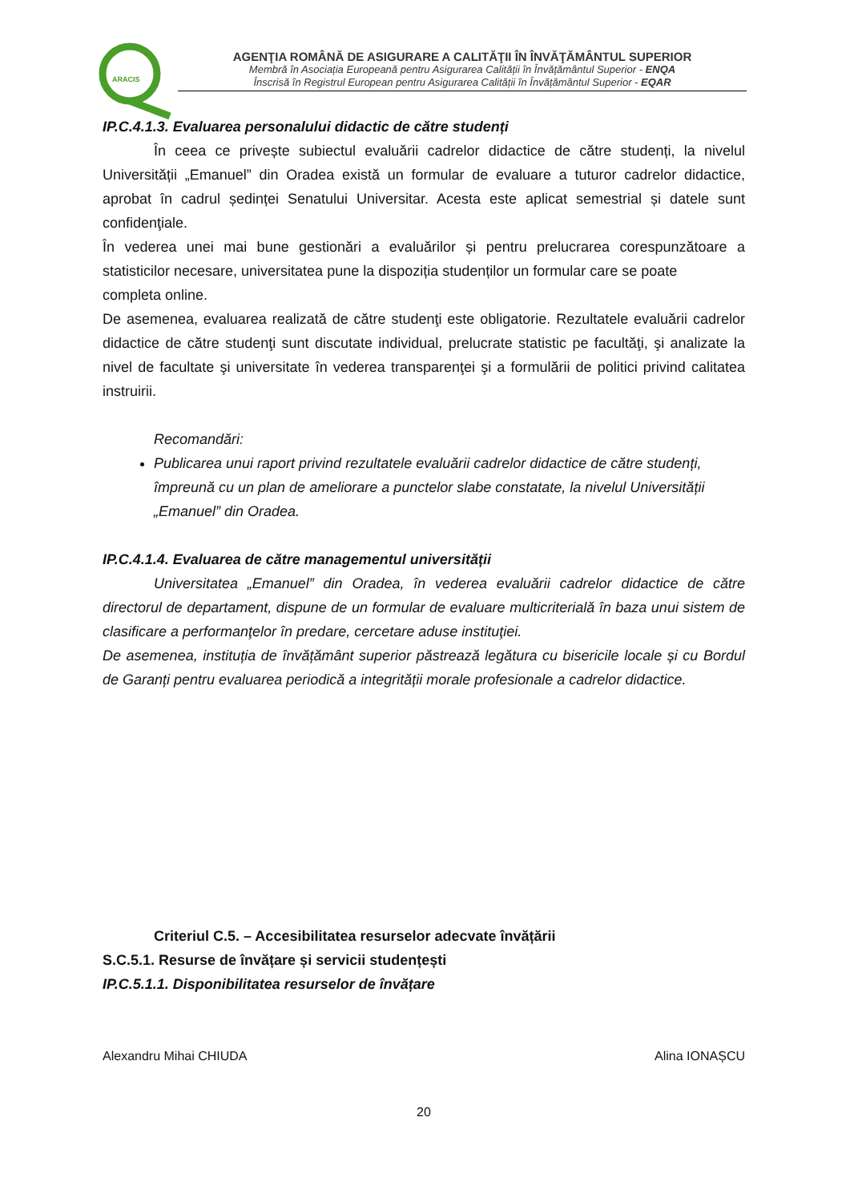ARACIS
AGENŢIA ROMÂNĂ DE ASIGURARE A CALITĂŢII ÎN ÎNVĂŢĂMÂNTUL SUPERIOR
Membră în Asociația Europeană pentru Asigurarea Calității în Învățământul Superior - ENQA
Înscrisă în Registrul European pentru Asigurarea Calității în Învățământul Superior - EQAR
IP.C.4.1.3. Evaluarea personalului didactic de către studenți
În ceea ce privește subiectul evaluării cadrelor didactice de către studenți, la nivelul Universității „Emanuel” din Oradea există un formular de evaluare a tuturor cadrelor didactice, aprobat în cadrul ședinței Senatului Universitar. Acesta este aplicat semestrial și datele sunt confidenţiale.
În vederea unei mai bune gestionări a evaluărilor și pentru prelucrarea corespunzătoare a statisticilor necesare, universitatea pune la dispoziția studenților un formular care se poate
completa online.
De asemenea, evaluarea realizată de către studenţi este obligatorie. Rezultatele evaluării cadrelor didactice de către studenţi sunt discutate individual, prelucrate statistic pe facultăţi, şi analizate la nivel de facultate şi universitate în vederea transparenţei şi a formulării de politici privind calitatea instruirii.
Recomandări:
Publicarea unui raport privind rezultatele evaluării cadrelor didactice de către studenți, împreună cu un plan de ameliorare a punctelor slabe constatate, la nivelul Universității „Emanuel” din Oradea.
IP.C.4.1.4. Evaluarea de către managementul universității
Universitatea „Emanuel” din Oradea, în vederea evaluării cadrelor didactice de către directorul de departament, dispune de un formular de evaluare multicriterială în baza unui sistem de clasificare a performanţelor în predare, cercetare aduse instituţiei.
De asemenea, instituția de învățământ superior păstrează legătura cu bisericile locale și cu Bordul de Garanți pentru evaluarea periodică a integrității morale profesionale a cadrelor didactice.
Criteriul C.5. – Accesibilitatea resurselor adecvate învățării
S.C.5.1. Resurse de învățare și servicii studențești
IP.C.5.1.1. Disponibilitatea resurselor de învățare
Alexandru Mihai CHIUDA Alina IONAȘCU
20